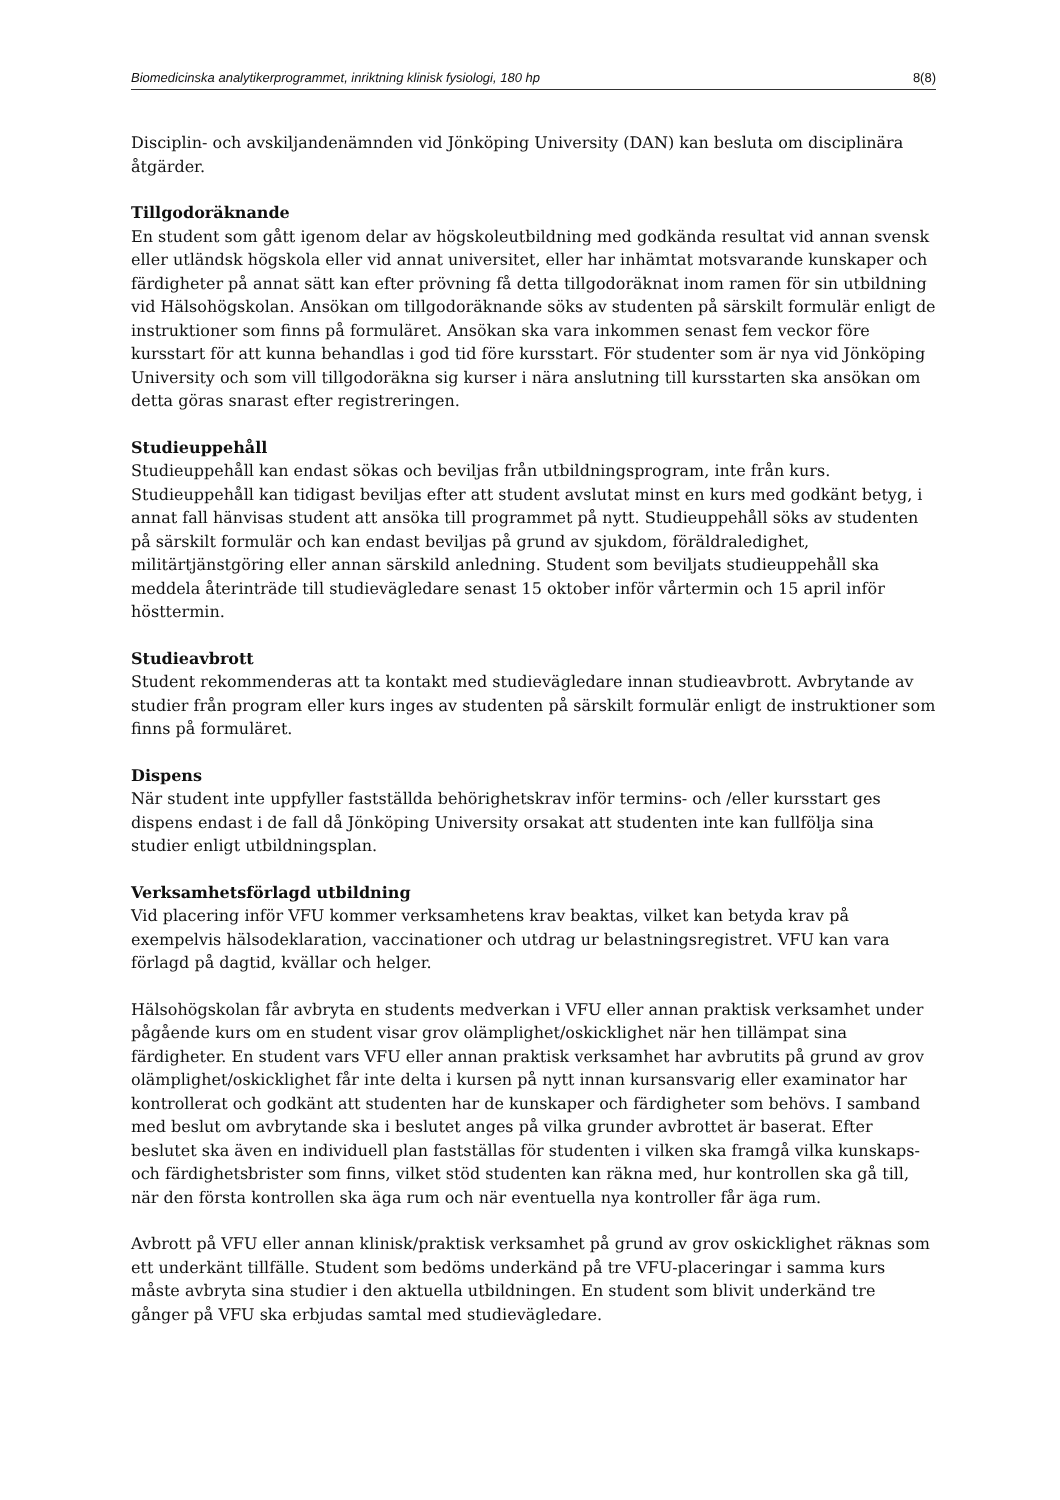Biomedicinska analytikerprogrammet, inriktning klinisk fysiologi, 180 hp 8(8)
Disciplin- och avskiljandenämnden vid Jönköping University (DAN) kan besluta om disciplinära åtgärder.
Tillgodoräknande
En student som gått igenom delar av högskoleutbildning med godkända resultat vid annan svensk eller utländsk högskola eller vid annat universitet, eller har inhämtat motsvarande kunskaper och färdigheter på annat sätt kan efter prövning få detta tillgodoräknat inom ramen för sin utbildning vid Hälsohögskolan. Ansökan om tillgodoräknande söks av studenten på särskilt formulär enligt de instruktioner som finns på formuläret. Ansökan ska vara inkommen senast fem veckor före kursstart för att kunna behandlas i god tid före kursstart. För studenter som är nya vid Jönköping University och som vill tillgodoräkna sig kurser i nära anslutning till kursstarten ska ansökan om detta göras snarast efter registreringen.
Studieuppehåll
Studieuppehåll kan endast sökas och beviljas från utbildningsprogram, inte från kurs. Studieuppehåll kan tidigast beviljas efter att student avslutat minst en kurs med godkänt betyg, i annat fall hänvisas student att ansöka till programmet på nytt. Studieuppehåll söks av studenten på särskilt formulär och kan endast beviljas på grund av sjukdom, föräldraledighet, militärtjänstgöring eller annan särskild anledning. Student som beviljats studieuppehåll ska meddela återinträde till studievägledare senast 15 oktober inför vårtermin och 15 april inför hösttermin.
Studieavbrott
Student rekommenderas att ta kontakt med studievägledare innan studieavbrott. Avbrytande av studier från program eller kurs inges av studenten på särskilt formulär enligt de instruktioner som finns på formuläret.
Dispens
När student inte uppfyller fastställda behörighetskrav inför termins- och /eller kursstart ges dispens endast i de fall då Jönköping University orsakat att studenten inte kan fullfölja sina studier enligt utbildningsplan.
Verksamhetsförlagd utbildning
Vid placering inför VFU kommer verksamhetens krav beaktas, vilket kan betyda krav på exempelvis hälsodeklaration, vaccinationer och utdrag ur belastningsregistret. VFU kan vara förlagd på dagtid, kvällar och helger.
Hälsohögskolan får avbryta en students medverkan i VFU eller annan praktisk verksamhet under pågående kurs om en student visar grov olämplighet/oskicklighet när hen tillämpat sina färdigheter. En student vars VFU eller annan praktisk verksamhet har avbrutits på grund av grov olämplighet/oskicklighet får inte delta i kursen på nytt innan kursansvarig eller examinator har kontrollerat och godkänt att studenten har de kunskaper och färdigheter som behövs. I samband med beslut om avbrytande ska i beslutet anges på vilka grunder avbrottet är baserat. Efter beslutet ska även en individuell plan fastställas för studenten i vilken ska framgå vilka kunskaps- och färdighetsbrister som finns, vilket stöd studenten kan räkna med, hur kontrollen ska gå till, när den första kontrollen ska äga rum och när eventuella nya kontroller får äga rum.
Avbrott på VFU eller annan klinisk/praktisk verksamhet på grund av grov oskicklighet räknas som ett underkänt tillfälle. Student som bedöms underkänd på tre VFU-placeringar i samma kurs måste avbryta sina studier i den aktuella utbildningen. En student som blivit underkänd tre gånger på VFU ska erbjudas samtal med studievägledare.